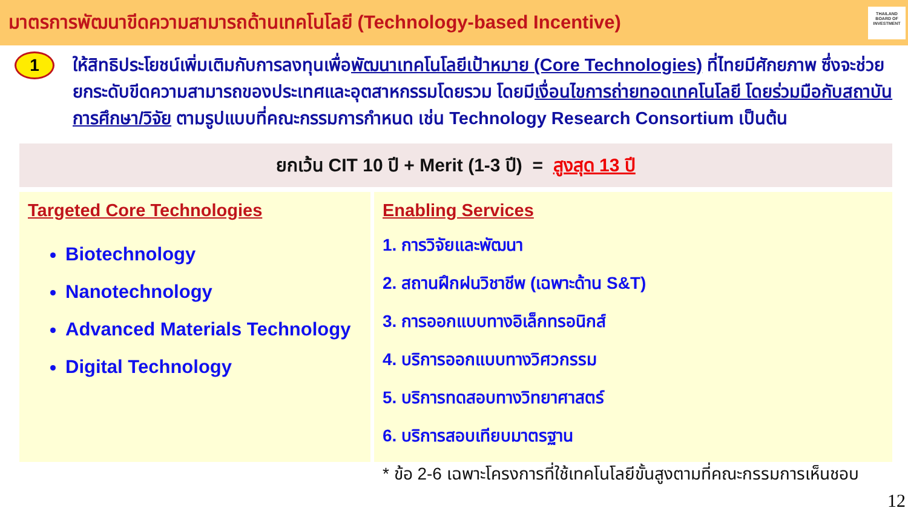มาตรการพัฒนาขีดความสามารถด้านเทคโนโลยี (Technology-based Incentive)
THAILAND
BOARD OF
INVESTMENT
1
ให้สิทธิประโยชน์เพิ่มเติมกับการลงทุนเพื่อพัฒนาเทคโนโลยีเป้าหมาย (Core Technologies) ที่ไทยมีศักยภาพ ซึ่งจะช่วยยกระดับขีดความสามารถของประเทศและอุตสาหกรรมโดยรวม โดยมีเงื่อนไขการถ่ายทอดเทคโนโลยี โดยร่วมมือกับสถาบันการศึกษา/วิจัย ตามรูปแบบที่คณะกรรมการกำหนด เช่น Technology Research Consortium เป็นต้น
ยกเว้น CIT 10 ปี + Merit (1-3 ปี) = สูงสุด 13 ปี
Targeted Core Technologies
Biotechnology
Nanotechnology
Advanced Materials Technology
Digital Technology
Enabling Services
1. การวิจัยและพัฒนา
2. สถานฝึกฝนวิชาชีพ (เฉพาะด้าน S&T)
3. การออกแบบทางอิเล็กทรอนิกส์
4. บริการออกแบบทางวิศวกรรม
5. บริการทดสอบทางวิทยาศาสตร์
6. บริการสอบเทียบมาตรฐาน
* ข้อ 2-6 เฉพาะโครงการที่ใช้เทคโนโลยีขั้นสูงตามที่คณะกรรมการเห็นชอบ
12